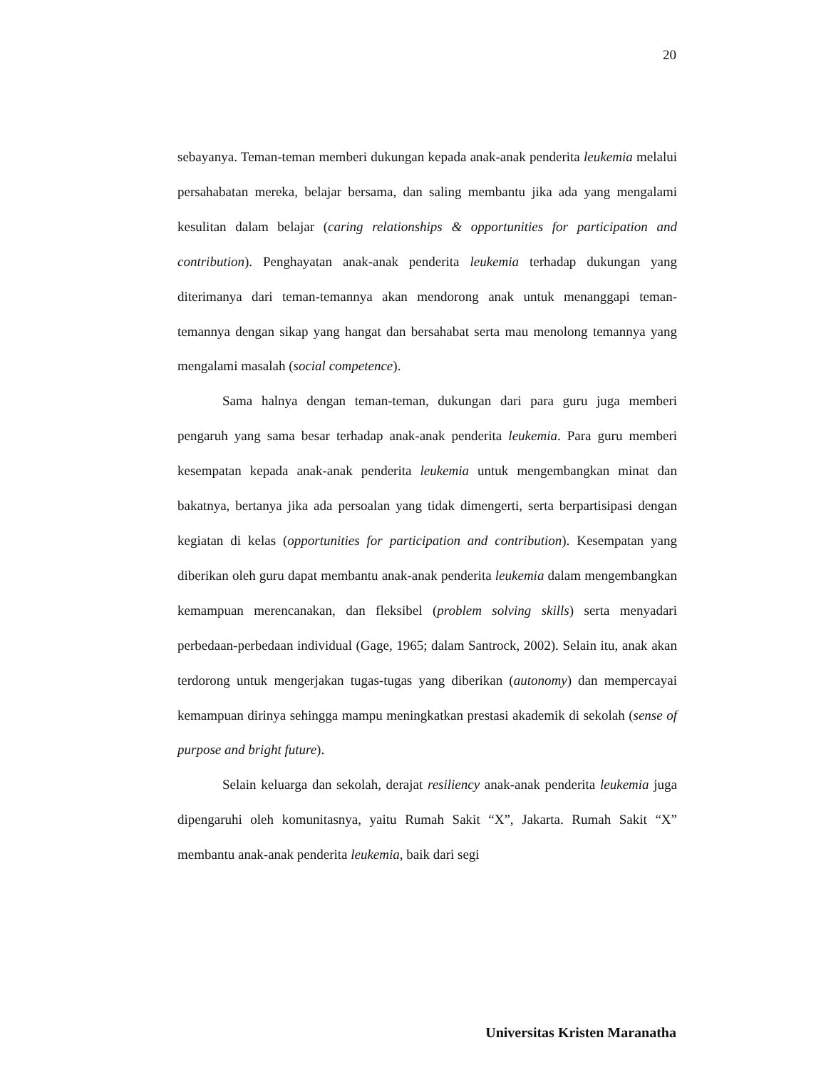20
sebayanya. Teman-teman memberi dukungan kepada anak-anak penderita leukemia melalui persahabatan mereka, belajar bersama, dan saling membantu jika ada yang mengalami kesulitan dalam belajar (caring relationships & opportunities for participation and contribution). Penghayatan anak-anak penderita leukemia terhadap dukungan yang diterimanya dari teman-temannya akan mendorong anak untuk menanggapi teman-temannya dengan sikap yang hangat dan bersahabat serta mau menolong temannya yang mengalami masalah (social competence).
Sama halnya dengan teman-teman, dukungan dari para guru juga memberi pengaruh yang sama besar terhadap anak-anak penderita leukemia. Para guru memberi kesempatan kepada anak-anak penderita leukemia untuk mengembangkan minat dan bakatnya, bertanya jika ada persoalan yang tidak dimengerti, serta berpartisipasi dengan kegiatan di kelas (opportunities for participation and contribution). Kesempatan yang diberikan oleh guru dapat membantu anak-anak penderita leukemia dalam mengembangkan kemampuan merencanakan, dan fleksibel (problem solving skills) serta menyadari perbedaan-perbedaan individual (Gage, 1965; dalam Santrock, 2002). Selain itu, anak akan terdorong untuk mengerjakan tugas-tugas yang diberikan (autonomy) dan mempercayai kemampuan dirinya sehingga mampu meningkatkan prestasi akademik di sekolah (sense of purpose and bright future).
Selain keluarga dan sekolah, derajat resiliency anak-anak penderita leukemia juga dipengaruhi oleh komunitasnya, yaitu Rumah Sakit “X”, Jakarta. Rumah Sakit “X” membantu anak-anak penderita leukemia, baik dari segi
Universitas Kristen Maranatha